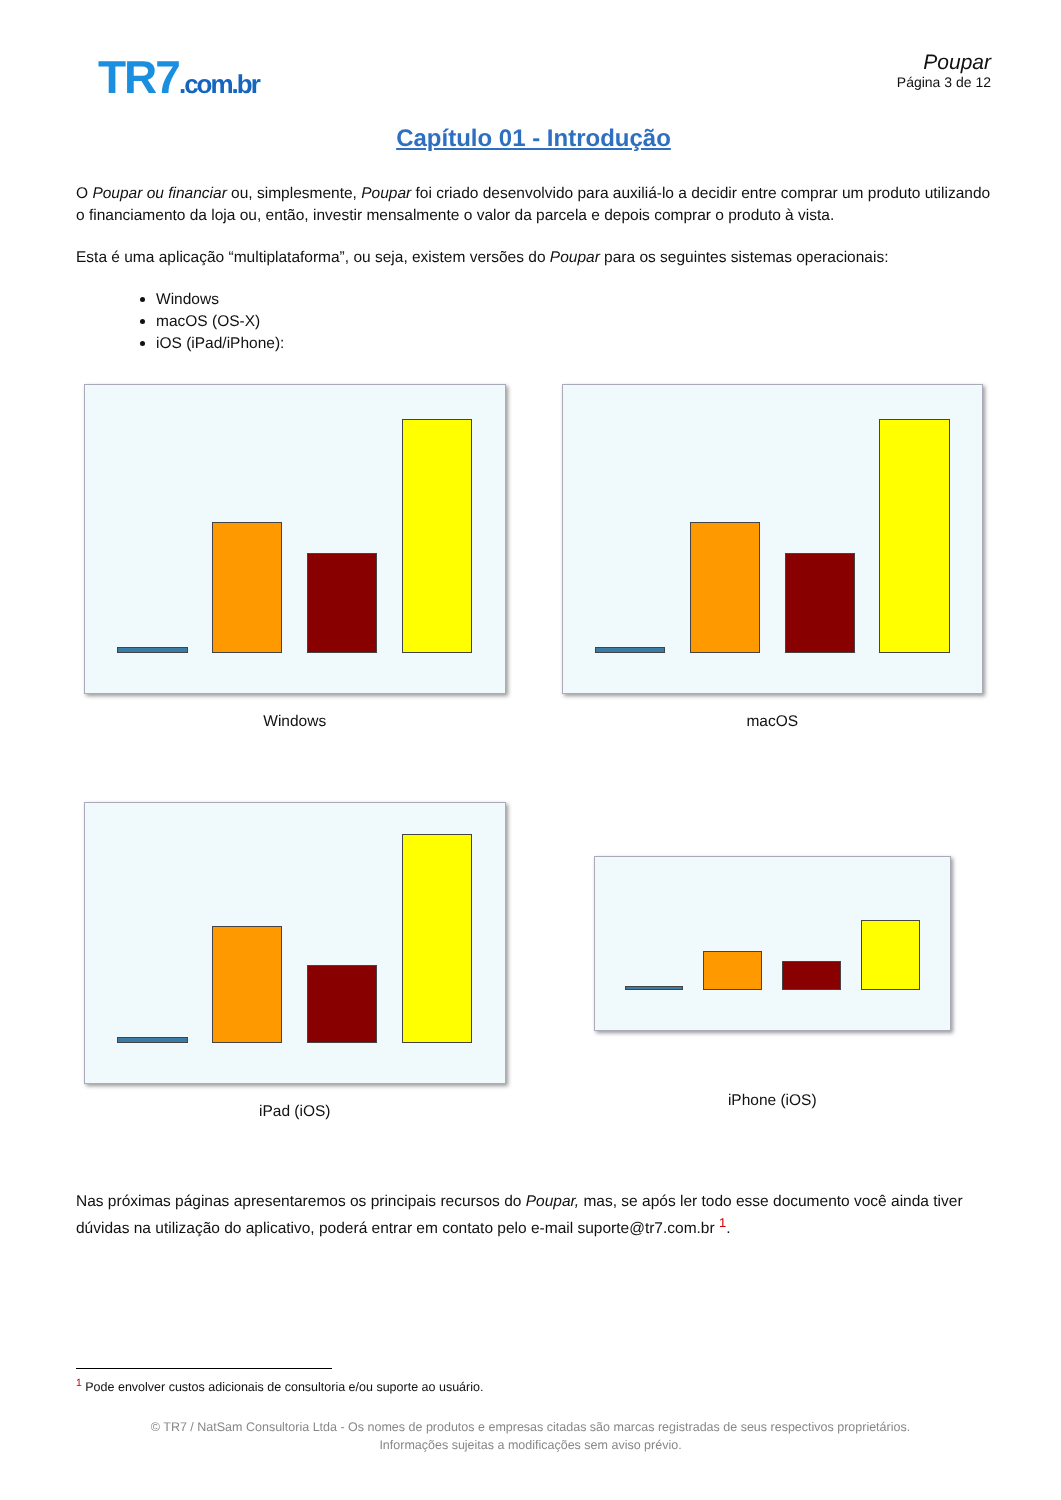TR7.com.br
Poupar
Página 3 de 12
Capítulo 01 - Introdução
O Poupar ou financiar ou, simplesmente, Poupar foi criado desenvolvido para auxiliá-lo a decidir entre comprar um produto utilizando o financiamento da loja ou, então, investir mensalmente o valor da parcela e depois comprar o produto à vista.
Esta é uma aplicação “multiplataforma”, ou seja, existem versões do Poupar para os seguintes sistemas operacionais:
Windows
macOS (OS-X)
iOS (iPad/iPhone):
Windows
macOS
iPad (iOS)
iPhone (iOS)
Nas próximas páginas apresentaremos os principais recursos do Poupar, mas, se após ler todo esse documento você ainda tiver dúvidas na utilização do aplicativo, poderá entrar em contato pelo e-mail suporte@tr7.com.br <sup>1</sup>.
<sup>1</sup> Pode envolver custos adicionais de consultoria e/ou suporte ao usuário.
© TR7 / NatSam Consultoria Ltda - Os nomes de produtos e empresas citadas são marcas registradas de seus respectivos proprietários.
Informações sujeitas a modificações sem aviso prévio.